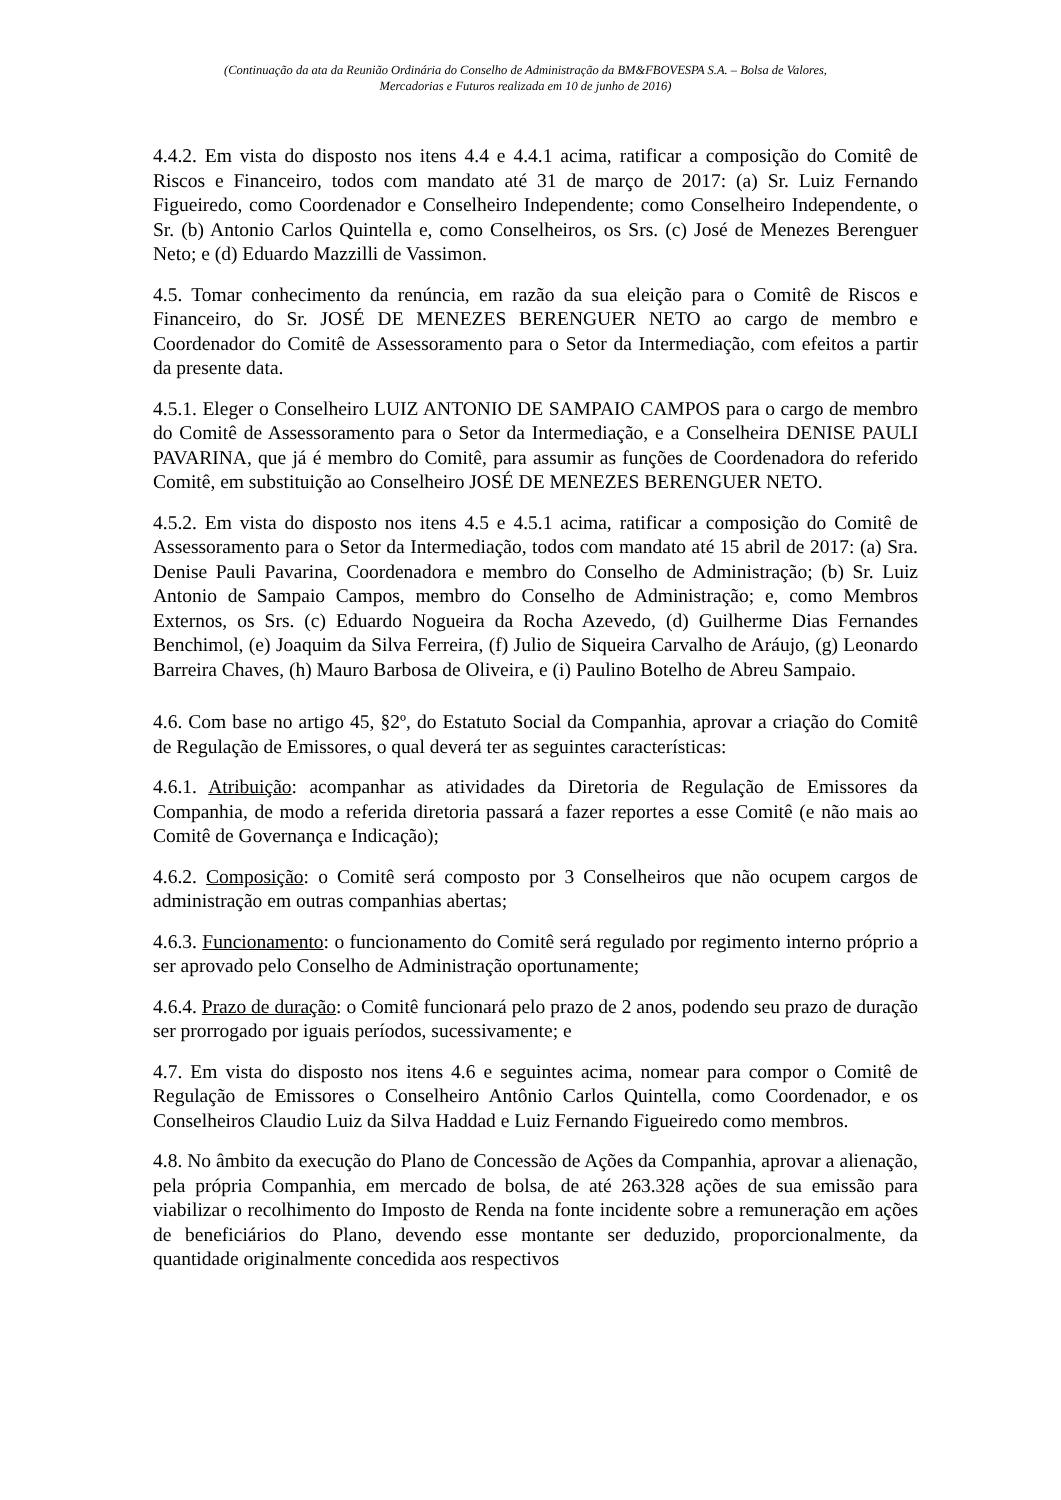(Continuação da ata da Reunião Ordinária do Conselho de Administração da BM&FBOVESPA S.A. – Bolsa de Valores,
Mercadorias e Futuros realizada em 10 de junho de 2016)
4.4.2. Em vista do disposto nos itens 4.4 e 4.4.1 acima, ratificar a composição do Comitê de Riscos e Financeiro, todos com mandato até 31 de março de 2017: (a) Sr. Luiz Fernando Figueiredo, como Coordenador e Conselheiro Independente; como Conselheiro Independente, o Sr. (b) Antonio Carlos Quintella e, como Conselheiros, os Srs. (c) José de Menezes Berenguer Neto; e (d) Eduardo Mazzilli de Vassimon.
4.5. Tomar conhecimento da renúncia, em razão da sua eleição para o Comitê de Riscos e Financeiro, do Sr. JOSÉ DE MENEZES BERENGUER NETO ao cargo de membro e Coordenador do Comitê de Assessoramento para o Setor da Intermediação, com efeitos a partir da presente data.
4.5.1. Eleger o Conselheiro LUIZ ANTONIO DE SAMPAIO CAMPOS para o cargo de membro do Comitê de Assessoramento para o Setor da Intermediação, e a Conselheira DENISE PAULI PAVARINA, que já é membro do Comitê, para assumir as funções de Coordenadora do referido Comitê, em substituição ao Conselheiro JOSÉ DE MENEZES BERENGUER NETO.
4.5.2. Em vista do disposto nos itens 4.5 e 4.5.1 acima, ratificar a composição do Comitê de Assessoramento para o Setor da Intermediação, todos com mandato até 15 abril de 2017: (a) Sra. Denise Pauli Pavarina, Coordenadora e membro do Conselho de Administração; (b) Sr. Luiz Antonio de Sampaio Campos, membro do Conselho de Administração; e, como Membros Externos, os Srs. (c) Eduardo Nogueira da Rocha Azevedo, (d) Guilherme Dias Fernandes Benchimol, (e) Joaquim da Silva Ferreira, (f) Julio de Siqueira Carvalho de Aráujo, (g) Leonardo Barreira Chaves, (h) Mauro Barbosa de Oliveira, e (i) Paulino Botelho de Abreu Sampaio.
4.6. Com base no artigo 45, §2º, do Estatuto Social da Companhia, aprovar a criação do Comitê de Regulação de Emissores, o qual deverá ter as seguintes características:
4.6.1. Atribuição: acompanhar as atividades da Diretoria de Regulação de Emissores da Companhia, de modo a referida diretoria passará a fazer reportes a esse Comitê (e não mais ao Comitê de Governança e Indicação);
4.6.2. Composição: o Comitê será composto por 3 Conselheiros que não ocupem cargos de administração em outras companhias abertas;
4.6.3. Funcionamento: o funcionamento do Comitê será regulado por regimento interno próprio a ser aprovado pelo Conselho de Administração oportunamente;
4.6.4. Prazo de duração: o Comitê funcionará pelo prazo de 2 anos, podendo seu prazo de duração ser prorrogado por iguais períodos, sucessivamente; e
4.7. Em vista do disposto nos itens 4.6 e seguintes acima, nomear para compor o Comitê de Regulação de Emissores o Conselheiro Antônio Carlos Quintella, como Coordenador, e os Conselheiros Claudio Luiz da Silva Haddad e Luiz Fernando Figueiredo como membros.
4.8. No âmbito da execução do Plano de Concessão de Ações da Companhia, aprovar a alienação, pela própria Companhia, em mercado de bolsa, de até 263.328 ações de sua emissão para viabilizar o recolhimento do Imposto de Renda na fonte incidente sobre a remuneração em ações de beneficiários do Plano, devendo esse montante ser deduzido, proporcionalmente, da quantidade originalmente concedida aos respectivos